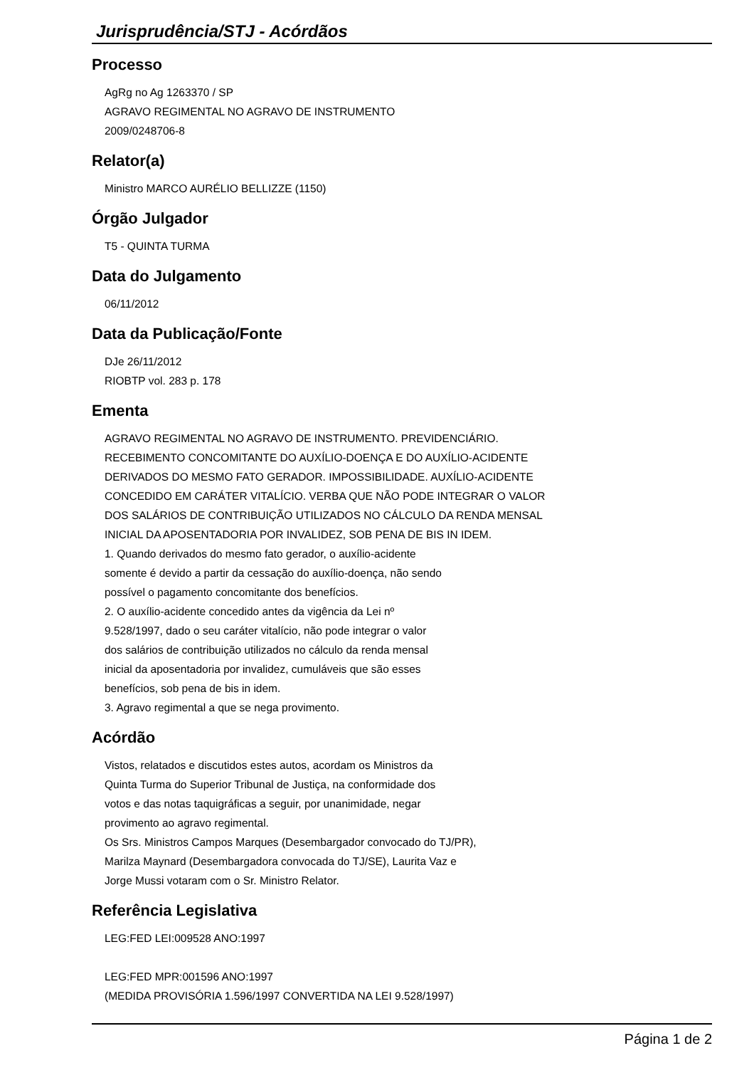Jurisprudência/STJ - Acórdãos
Processo
AgRg no Ag 1263370 / SP
AGRAVO REGIMENTAL NO AGRAVO DE INSTRUMENTO
2009/0248706-8
Relator(a)
Ministro MARCO AURÉLIO BELLIZZE (1150)
Órgão Julgador
T5 - QUINTA TURMA
Data do Julgamento
06/11/2012
Data da Publicação/Fonte
DJe 26/11/2012
RIOBTP vol. 283 p. 178
Ementa
AGRAVO REGIMENTAL NO AGRAVO DE INSTRUMENTO. PREVIDENCIÁRIO.
RECEBIMENTO CONCOMITANTE DO AUXÍLIO-DOENÇA E DO AUXÍLIO-ACIDENTE
DERIVADOS DO MESMO FATO GERADOR. IMPOSSIBILIDADE. AUXÍLIO-ACIDENTE
CONCEDIDO EM CARÁTER VITALÍCIO. VERBA QUE NÃO PODE INTEGRAR O VALOR
DOS SALÁRIOS DE CONTRIBUIÇÃO UTILIZADOS NO CÁLCULO DA RENDA MENSAL
INICIAL DA APOSENTADORIA POR INVALIDEZ, SOB PENA DE BIS IN IDEM.
1. Quando derivados do mesmo fato gerador, o auxílio-acidente
somente é devido a partir da cessação do auxílio-doença, não sendo
possível o pagamento concomitante dos benefícios.
2. O auxílio-acidente concedido antes da vigência da Lei nº
9.528/1997, dado o seu caráter vitalício, não pode integrar o valor
dos salários de contribuição utilizados no cálculo da renda mensal
inicial da aposentadoria por invalidez, cumuláveis que são esses
benefícios, sob pena de bis in idem.
3. Agravo regimental a que se nega provimento.
Acórdão
Vistos, relatados e discutidos estes autos, acordam os Ministros da
Quinta Turma do Superior Tribunal de Justiça, na conformidade dos
votos e das notas taquigráficas a seguir, por unanimidade, negar
provimento ao agravo regimental.
Os Srs. Ministros Campos Marques (Desembargador convocado do TJ/PR),
Marilza Maynard (Desembargadora convocada do TJ/SE), Laurita Vaz e
Jorge Mussi votaram com o Sr. Ministro Relator.
Referência Legislativa
LEG:FED LEI:009528 ANO:1997
LEG:FED MPR:001596 ANO:1997
(MEDIDA PROVISÓRIA 1.596/1997 CONVERTIDA NA LEI 9.528/1997)
Página 1 de 2